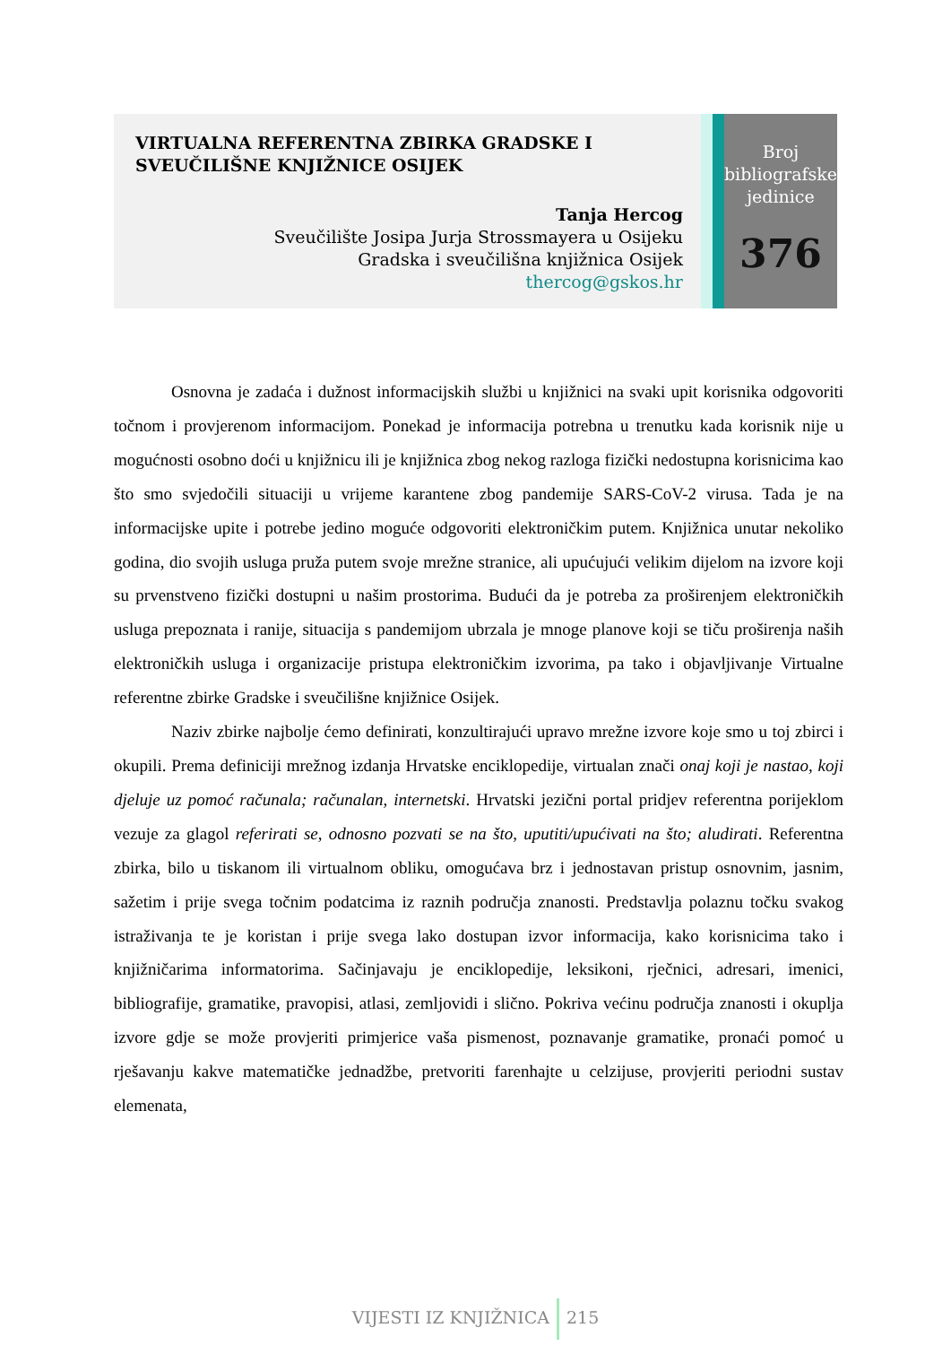VIRTUALNA REFERENTNA ZBIRKA GRADSKE I SVEUČILIŠNE KNJIŽNICE OSIJEK
Tanja Hercog
Sveučilište Josipa Jurja Strossmayera u Osijeku
Gradska i sveučilišna knjižnica Osijek
thercog@gskos.hr
Broj
bibliografske
jedinice
376
Osnovna je zadaća i dužnost informacijskih službi u knjižnici na svaki upit korisnika odgovoriti točnom i provjerenom informacijom. Ponekad je informacija potrebna u trenutku kada korisnik nije u mogućnosti osobno doći u knjižnicu ili je knjižnica zbog nekog razloga fizički nedostupna korisnicima kao što smo svjedočili situaciji u vrijeme karantene zbog pandemije SARS-CoV-2 virusa. Tada je na informacijske upite i potrebe jedino moguće odgovoriti elektroničkim putem. Knjižnica unutar nekoliko godina, dio svojih usluga pruža putem svoje mrežne stranice, ali upućujući velikim dijelom na izvore koji su prvenstveno fizički dostupni u našim prostorima. Budući da je potreba za proširenjem elektroničkih usluga prepoznata i ranije, situacija s pandemijom ubrzala je mnoge planove koji se tiču proširenja naših elektroničkih usluga i organizacije pristupa elektroničkim izvorima, pa tako i objavljivanje Virtualne referentne zbirke Gradske i sveučilišne knjižnice Osijek.
Naziv zbirke najbolje ćemo definirati, konzultirajući upravo mrežne izvore koje smo u toj zbirci i okupili. Prema definiciji mrežnog izdanja Hrvatske enciklopedije, virtualan znači onaj koji je nastao, koji djeluje uz pomoć računala; računalan, internetski. Hrvatski jezični portal pridjev referentna porijeklom vezuje za glagol referirati se, odnosno pozvati se na što, uputiti/upućivati na što; aludirati. Referentna zbirka, bilo u tiskanom ili virtualnom obliku, omogućava brz i jednostavan pristup osnovnim, jasnim, sažetim i prije svega točnim podatcima iz raznih područja znanosti. Predstavlja polaznu točku svakog istraživanja te je koristan i prije svega lako dostupan izvor informacija, kako korisnicima tako i knjižničarima informatorima. Sačinjavaju je enciklopedije, leksikoni, rječnici, adresari, imenici, bibliografije, gramatike, pravopisi, atlasi, zemljovidi i slično. Pokriva većinu područja znanosti i okuplja izvore gdje se može provjeriti primjerice vaša pismenost, poznavanje gramatike, pronaći pomoć u rješavanju kakve matematičke jednadžbe, pretvoriti farenhajte u celzijuse, provjeriti periodni sustav elemenata,
VIJESTI IZ KNJIŽNICA 215